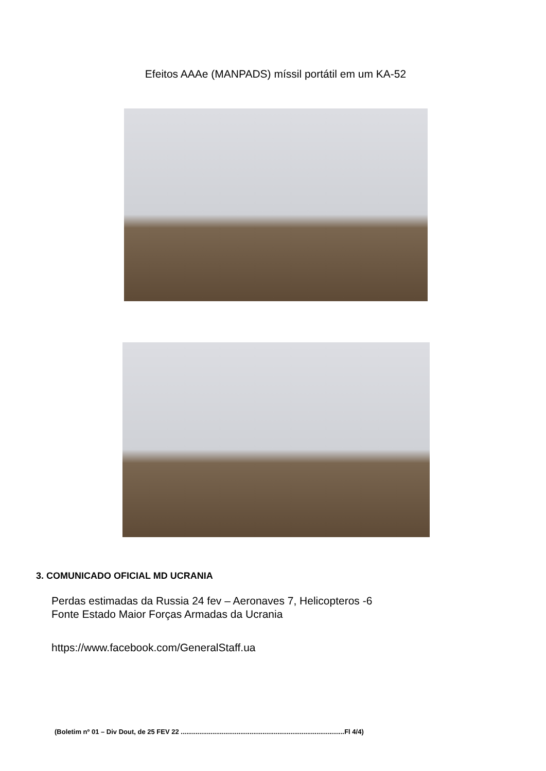Efeitos AAAe (MANPADS) míssil portátil em um KA-52
3. COMUNICADO OFICIAL MD UCRANIA
Perdas estimadas da Russia 24 fev – Aeronaves 7, Helicopteros -6
Fonte Estado Maior Forças Armadas da Ucrania
https://www.facebook.com/GeneralStaff.ua
(Boletim nº 01 – Div Dout, de 25 FEV 22 ........................................................................................Fl 4/4)